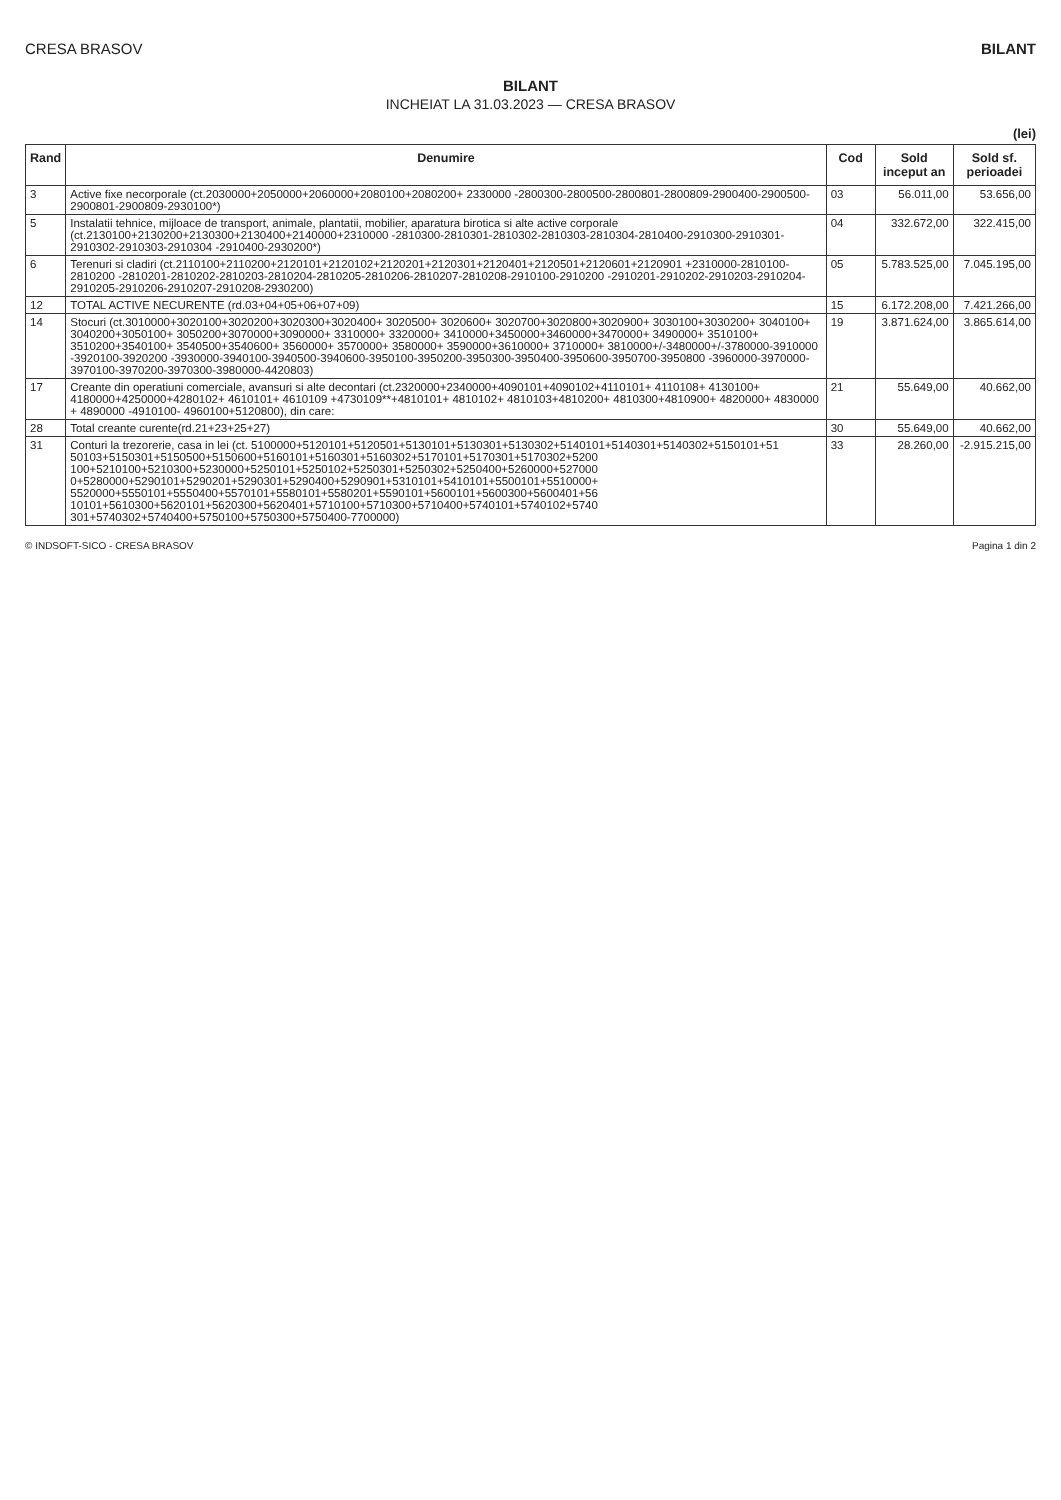CRESA BRASOV BILANT
BILANT
INCHEIAT LA 31.03.2023 — CRESA BRASOV
(lei)
| Rand | Denumire | Cod | Sold inceput an | Sold sf. perioadei |
| --- | --- | --- | --- | --- |
| 3 | Active fixe necorporale (ct.2030000+2050000+2060000+2080100+2080200+ 2330000 -2800300-2800500-2800801-2800809-2900400-2900500-2900801-2900809-2930100*) | 03 | 56.011,00 | 53.656,00 |
| 5 | Instalatii tehnice, mijloace de transport, animale, plantatii, mobilier, aparatura birotica si alte active corporale (ct.2130100+2130200+2130300+2130400+2140000+2310000 -2810300-2810301-2810302-2810303-2810304-2810400-2910300-2910301-2910302-2910303-2910304 -2910400-2930200*) | 04 | 332.672,00 | 322.415,00 |
| 6 | Terenuri si cladiri (ct.2110100+2110200+2120101+2120102+2120201+2120301+2120401+2120501+2120601+2120901 +2310000-2810100-2810200 -2810201-2810202-2810203-2810204-2810205-2810206-2810207-2810208-2910100-2910200 -2910201-2910202-2910203-2910204-2910205-2910206-2910207-2910208-2930200) | 05 | 5.783.525,00 | 7.045.195,00 |
| 12 | TOTAL ACTIVE NECURENTE (rd.03+04+05+06+07+09) | 15 | 6.172.208,00 | 7.421.266,00 |
| 14 | Stocuri (ct.3010000+3020100+3020200+3020300+3020400+ 3020500+ 3020600+ 3020700+3020800+3020900+ 3030100+3030200+ 3040100+ 3040200+3050100+ 3050200+3070000+3090000+ 3310000+ 3320000+ 3410000+3450000+3460000+3470000+ 3490000+ 3510100+ 3510200+3540100+ 3540500+3540600+ 3560000+ 3570000+ 3580000+ 3590000+3610000+ 3710000+ 3810000+/-3480000+/-3780000-3910000 -3920100-3920200 -3930000-3940100-3940500-3940600-3950100-3950200-3950300-3950400-3950600-3950700-3950800 -3960000-3970000-3970100-3970200-3970300-3980000-4420803) | 19 | 3.871.624,00 | 3.865.614,00 |
| 17 | Creante din operatiuni comerciale, avansuri si alte decontari (ct.2320000+2340000+4090101+4090102+4110101+ 4110108+ 4130100+ 4180000+4250000+4280102+ 4610101+ 4610109 +4730109**+4810101+ 4810102+ 4810103+4810200+ 4810300+4810900+ 4820000+ 4830000 + 4890000 -4910100- 4960100+5120800), din care: | 21 | 55.649,00 | 40.662,00 |
| 28 | Total creante curente(rd.21+23+25+27) | 30 | 55.649,00 | 40.662,00 |
| 31 | Conturi la trezorerie, casa in lei (ct. 5100000+5120101+5120501+5130101+5130301+5130302+5140101+5140301+5140302+5150101+51 50103+5150301+5150500+5150600+5160101+5160301+5160302+5170101+5170301+5170302+5200 100+5210100+5210300+5230000+5250101+5250102+5250301+5250302+5250400+5260000+527000 0+5280000+5290101+5290201+5290301+5290400+5290901+5310101+5410101+5500101+5510000+ 5520000+5550101+5550400+5570101+5580101+5580201+5590101+5600101+5600300+5600401+56 10101+5610300+5620101+5620300+5620401+5710100+5710300+5710400+5740101+5740102+5740 301+5740302+5740400+5750100+5750300+5750400-7700000) | 33 | 28.260,00 | -2.915.215,00 |
© INDSOFT-SICO - CRESA BRASOV Pagina 1 din 2